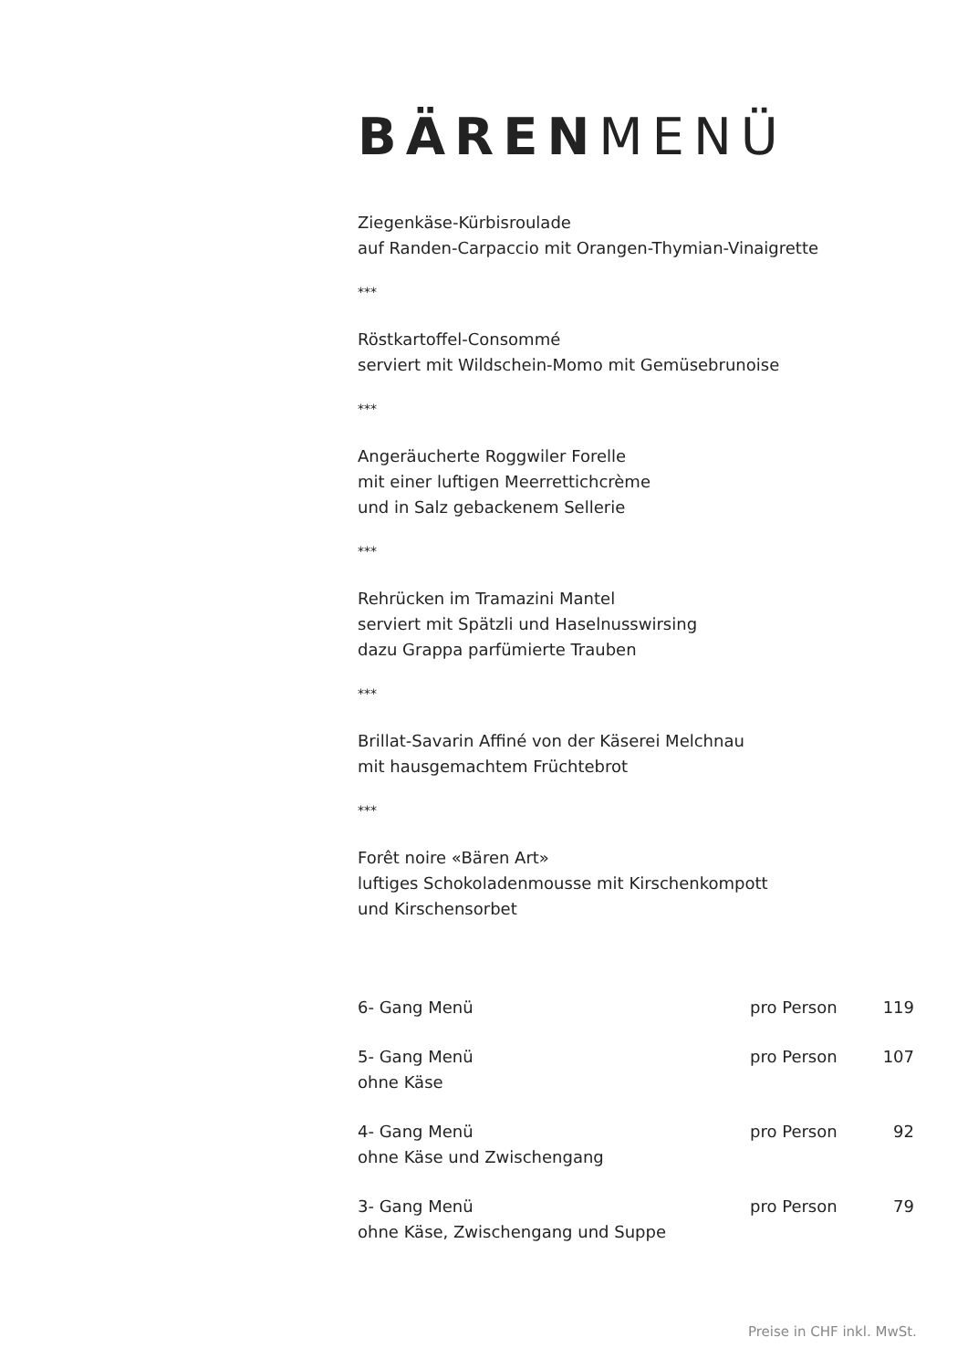BÄREN MENÜ
Ziegenkäse-Kürbisroulade
auf Randen-Carpaccio mit Orangen-Thymian-Vinaigrette
***
Röstkartoffel-Consommé
serviert mit Wildschein-Momo mit Gemüsebrunoise
***
Angeräucherte Roggwiler Forelle
mit einer luftigen Meerrettichcrème
und in Salz gebackenem Sellerie
***
Rehrücken im Tramazini Mantel
serviert mit Spätzli und Haselnusswirsing
dazu Grappa parfümierte Trauben
***
Brillat-Savarin Affiné von der Käserei Melchnau
mit hausgemachtem Früchtebrot
***
Forêt noire «Bären Art»
luftiges Schokoladenmousse mit Kirschenkompott
und Kirschensorbet
| 6- Gang Menü | pro Person | 119 |
| 5- Gang Menü ohne Käse | pro Person | 107 |
| 4- Gang Menü ohne Käse und Zwischengang | pro Person | 92 |
| 3- Gang Menü ohne Käse, Zwischengang und Suppe | pro Person | 79 |
Preise in CHF inkl. MwSt.